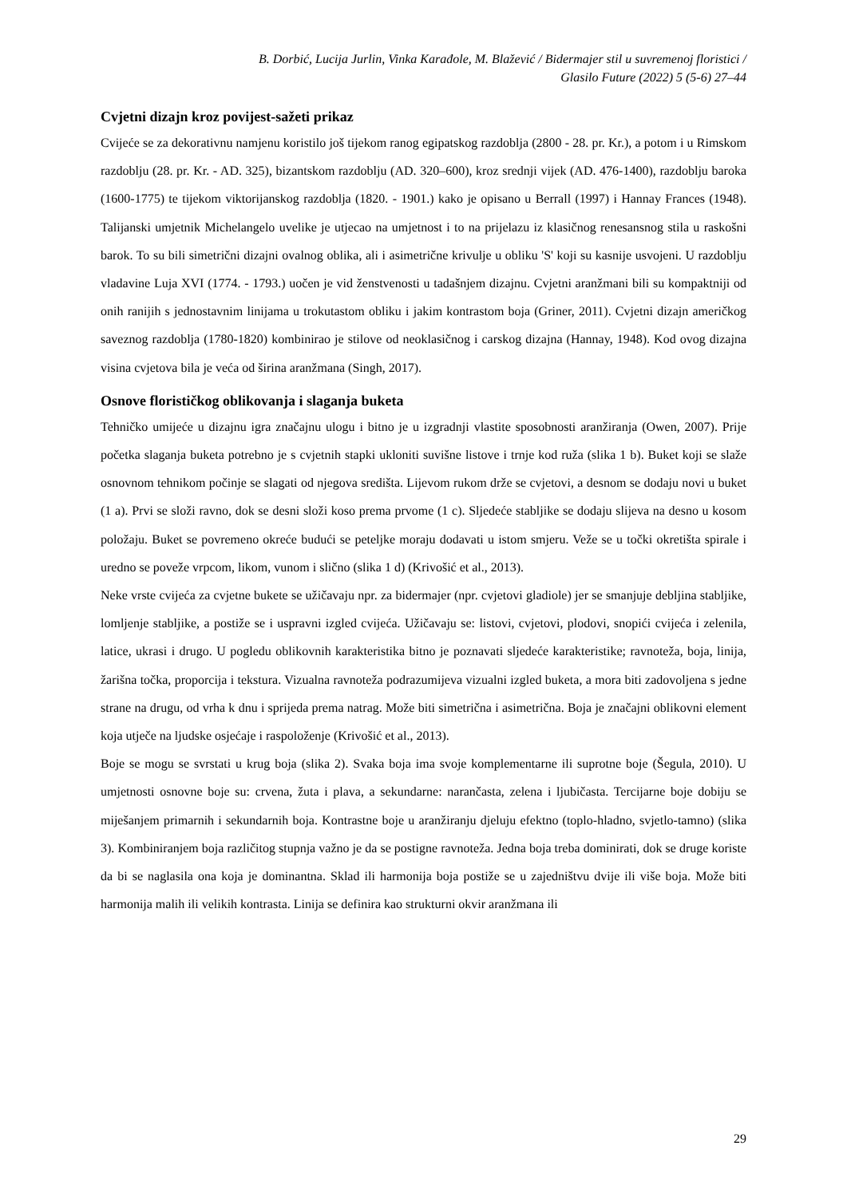B. Dorbić, Lucija Jurlin, Vinka Karađole, M. Blažević / Bidermajer stil u suvremenoj floristici /
Glasilo Future (2022) 5 (5-6) 27–44
Cvjetni dizajn kroz povijest-sažeti prikaz
Cvijeće se za dekorativnu namjenu koristilo još tijekom ranog egipatskog razdoblja (2800 - 28. pr. Kr.), a potom i u Rimskom razdoblju (28. pr. Kr. - AD. 325), bizantskom razdoblju (AD. 320–600), kroz srednji vijek (AD. 476-1400), razdoblju baroka (1600-1775) te tijekom viktorijanskog razdoblja (1820. - 1901.) kako je opisano u Berrall (1997) i Hannay Frances (1948). Talijanski umjetnik Michelangelo uvelike je utjecao na umjetnost i to na prijelazu iz klasičnog renesansnog stila u raskošni barok. To su bili simetrični dizajni ovalnog oblika, ali i asimetrične krivulje u obliku 'S' koji su kasnije usvojeni. U razdoblju vladavine Luja XVI (1774. - 1793.) uočen je vid ženstvenosti u tadašnjem dizajnu. Cvjetni aranžmani bili su kompaktniji od onih ranijih s jednostavnim linijama u trokutastom obliku i jakim kontrastom boja (Griner, 2011). Cvjetni dizajn američkog saveznog razdoblja (1780-1820) kombinirao je stilove od neoklasičnog i carskog dizajna (Hannay, 1948). Kod ovog dizajna visina cvjetova bila je veća od širina aranžmana (Singh, 2017).
Osnove florističkog oblikovanja i slaganja buketa
Tehničko umijeće u dizajnu igra značajnu ulogu i bitno je u izgradnji vlastite sposobnosti aranžiranja (Owen, 2007). Prije početka slaganja buketa potrebno je s cvjetnih stapki ukloniti suvišne listove i trnje kod ruža (slika 1 b). Buket koji se slaže osnovnom tehnikom počinje se slagati od njegova središta. Lijevom rukom drže se cvjetovi, a desnom se dodaju novi u buket (1 a). Prvi se složi ravno, dok se desni složi koso prema prvome (1 c). Sljedeće stabljike se dodaju slijeva na desno u kosom položaju. Buket se povremeno okreće budući se peteljke moraju dodavati u istom smjeru. Veže se u točki okretišta spirale i uredno se poveže vrpcom, likom, vunom i slično (slika 1 d) (Krivošić et al., 2013).
Neke vrste cvijeća za cvjetne bukete se užičavaju npr. za bidermajer (npr. cvjetovi gladiole) jer se smanjuje debljina stabljike, lomljenje stabljike, a postiže se i uspravni izgled cvijeća. Užičavaju se: listovi, cvjetovi, plodovi, snopići cvijeća i zelenila, latice, ukrasi i drugo. U pogledu oblikovnih karakteristika bitno je poznavati sljedeće karakteristike; ravnoteža, boja, linija, žarišna točka, proporcija i tekstura. Vizualna ravnoteža podrazumijeva vizualni izgled buketa, a mora biti zadovoljena s jedne strane na drugu, od vrha k dnu i sprijeda prema natrag. Može biti simetrična i asimetrična. Boja je značajni oblikovni element koja utječe na ljudske osjećaje i raspoloženje (Krivošić et al., 2013).
Boje se mogu se svrstati u krug boja (slika 2). Svaka boja ima svoje komplementarne ili suprotne boje (Šegula, 2010). U umjetnosti osnovne boje su: crvena, žuta i plava, a sekundarne: narančasta, zelena i ljubičasta. Tercijarne boje dobiju se miješanjem primarnih i sekundarnih boja. Kontrastne boje u aranžiranju djeluju efektno (toplo-hladno, svjetlo-tamno) (slika 3). Kombiniranjem boja različitog stupnja važno je da se postigne ravnoteža. Jedna boja treba dominirati, dok se druge koriste da bi se naglasila ona koja je dominantna. Sklad ili harmonija boja postiže se u zajedništvu dvije ili više boja. Može biti harmonija malih ili velikih kontrasta. Linija se definira kao strukturni okvir aranžmana ili
29